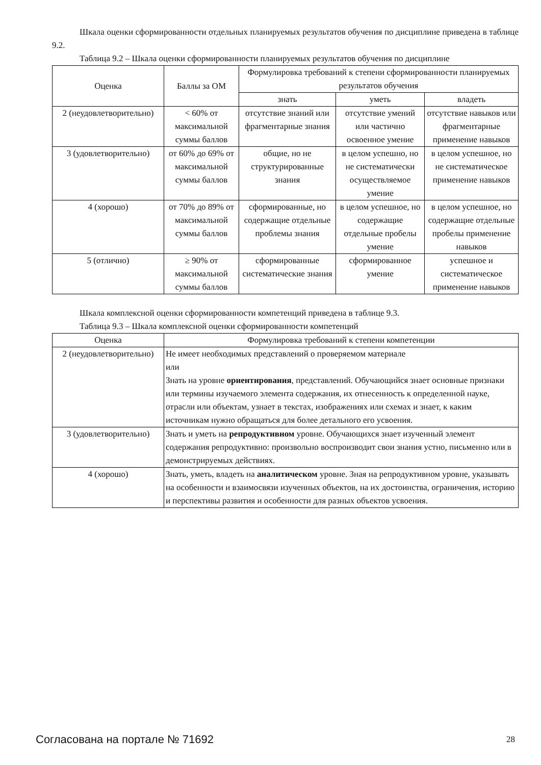Шкала оценки сформированности отдельных планируемых результатов обучения по дисциплине приведена в таблице 9.2.
Таблица 9.2 – Шкала оценки сформированности планируемых результатов обучения по дисциплине
| Оценка | Баллы за ОМ | Формулировка требований к степени сформированности планируемых результатов обучения | | |
| --- | --- | --- | --- | --- |
| | | знать | уметь | владеть |
| 2 (неудовлетворительно) | < 60% от максимальной суммы баллов | отсутствие знаний или фрагментарные знания | отсутствие умений или частично освоенное умение | отсутствие навыков или фрагментарные применение навыков |
| 3 (удовлетворительно) | от 60% до 69% от максимальной суммы баллов | общие, но не структурированные знания | в целом успешно, но не систематически осуществляемое умение | в целом успешное, но не систематическое применение навыков |
| 4 (хорошо) | от 70% до 89% от максимальной суммы баллов | сформированные, но содержащие отдельные проблемы знания | в целом успешное, но содержащие отдельные пробелы умение | в целом успешное, но содержащие отдельные пробелы применение навыков |
| 5 (отлично) | ≥ 90% от максимальной суммы баллов | сформированные систематические знания | сформированное умение | успешное и систематическое применение навыков |
Шкала комплексной оценки сформированности компетенций приведена в таблице 9.3.
Таблица 9.3 – Шкала комплексной оценки сформированности компетенций
| Оценка | Формулировка требований к степени компетенции |
| --- | --- |
| 2 (неудовлетворительно) | Не имеет необходимых представлений о проверяемом материале или Знать на уровне ориентирования , представлений. Обучающийся знает основные признаки или термины изучаемого элемента содержания, их отнесенность к определенной науке, отрасли или объектам, узнает в текстах, изображениях или схемах и знает, к каким источникам нужно обращаться для более детального его усвоения. |
| 3 (удовлетворительно) | Знать и уметь на репродуктивном уровне. Обучающихся знает изученный элемент содержания репродуктивно: произвольно воспроизводит свои знания устно, письменно или в демонстрируемых действиях. |
| 4 (хорошо) | Знать, уметь, владеть на аналитическом уровне. Зная на репродуктивном уровне, указывать на особенности и взаимосвязи изученных объектов, на их достоинства, ограничения, историю и перспективы развития и особенности для разных объектов усвоения. |
Согласована на портале № 71692 28